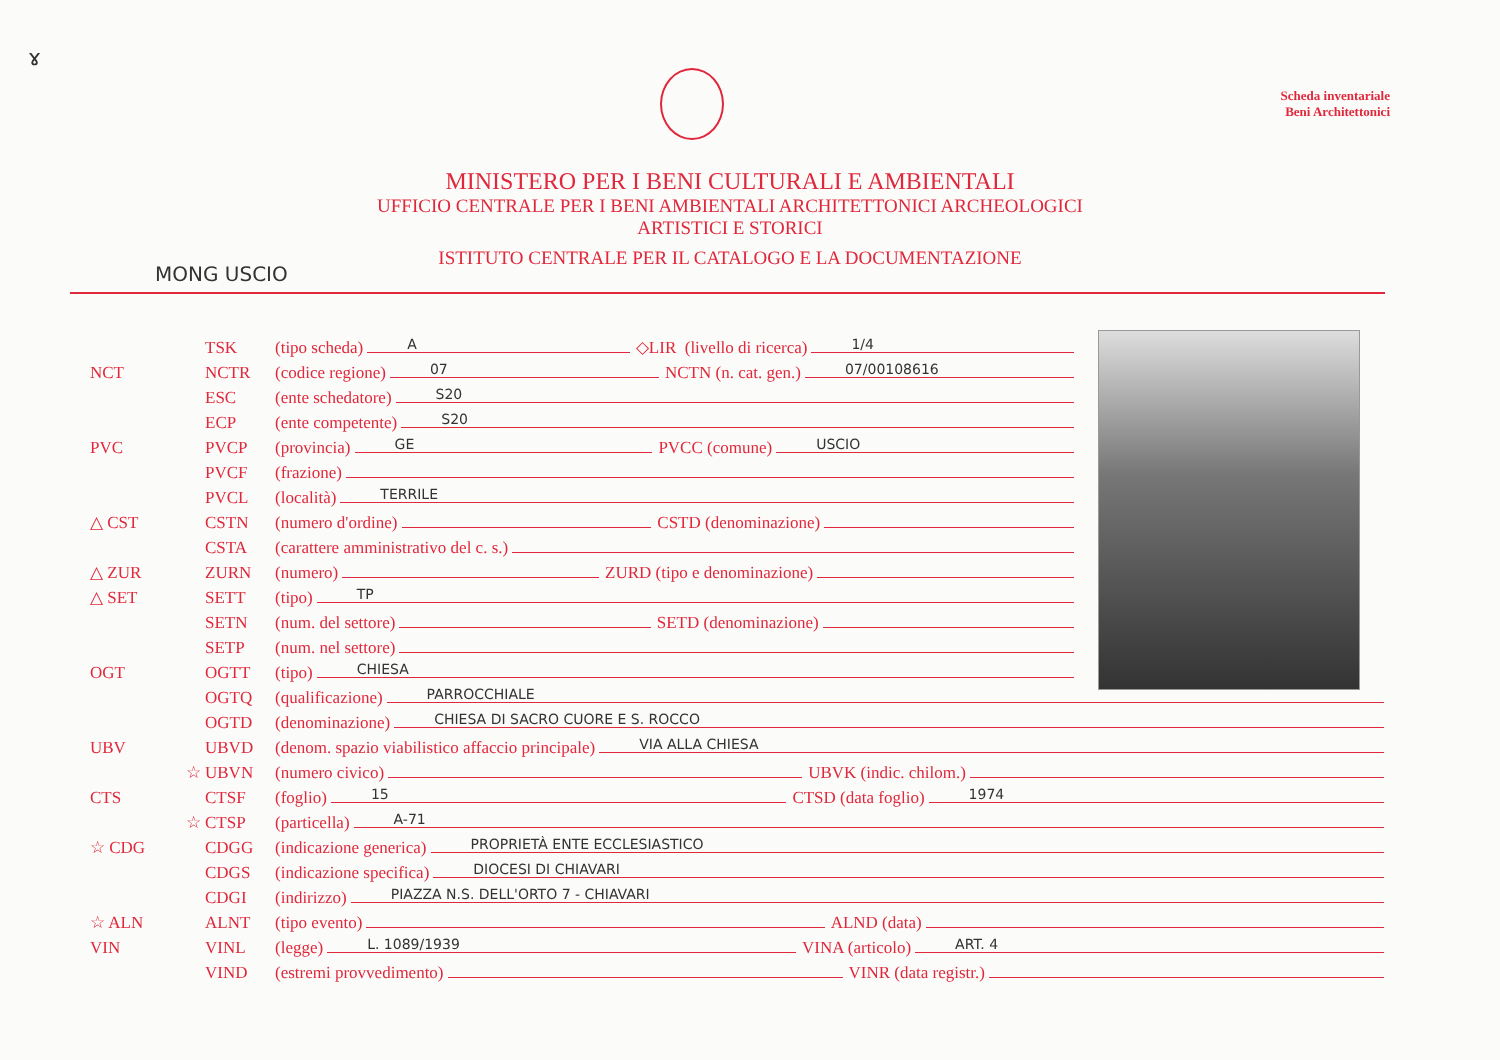ɤ
Scheda inventariale
Beni Architettonici
MINISTERO PER I BENI CULTURALI E AMBIENTALI
UFFICIO CENTRALE PER I BENI AMBIENTALI ARCHITETTONICI ARCHEOLOGICI
ARTISTICI E STORICI
ISTITUTO CENTRALE PER IL CATALOGO E LA DOCUMENTAZIONE
MONG USCIO
TSK (tipo scheda) A ◇LIR (livello di ricerca) 1/4
NCT NCTR (codice regione) 07 NCTN (n. cat. gen.) 07/00108616
ESC (ente schedatore) S20
ECP (ente competente) S20
PVC PVCP (provincia) GE PVCC (comune) USCIO
PVCF (frazione)
PVCL (località) TERRILE
△ CST CSTN (numero d'ordine) CSTD (denominazione)
CSTA (carattere amministrativo del c. s.)
△ ZUR ZURN (numero) ZURD (tipo e denominazione)
△ SET SETT (tipo) TP
SETN (num. del settore) SETD (denominazione)
SETP (num. nel settore)
OGT OGTT (tipo) CHIESA
OGTQ (qualificazione) PARROCCHIALE
OGTD (denominazione) CHIESA DI SACRO CUORE E S. ROCCO
UBV UBVD (denom. spazio viabilistico affaccio principale) VIA ALLA CHIESA
☆ UBVN (numero civico) UBVK (indic. chilom.)
CTS CTSF (foglio) 15 CTSD (data foglio) 1974
☆ CTSP (particella) A-71
☆ CDG CDGG (indicazione generica) PROPRIETÀ ENTE ECCLESIASTICO
CDGS (indicazione specifica) DIOCESI DI CHIAVARI
CDGI (indirizzo) PIAZZA N.S. DELL'ORTO 7 - CHIAVARI
☆ ALN ALNT (tipo evento) ALND (data)
VIN VINL (legge) L. 1089/1939 VINA (articolo) ART. 4
VIND (estremi provvedimento) VINR (data registr.)